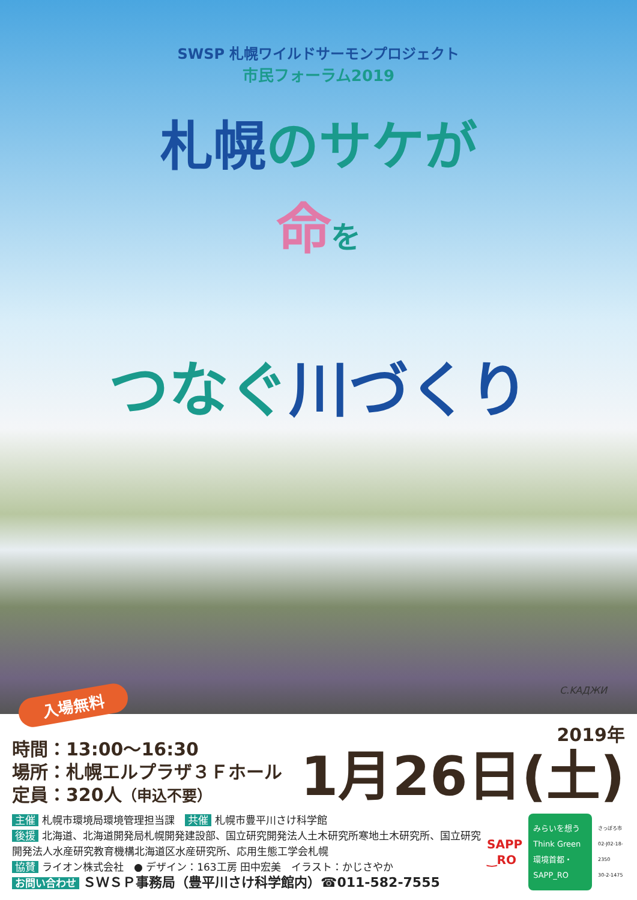SWSP 札幌ワイルドサーモンプロジェクト
市民フォーラム2019
札幌のサケが
命を
つなぐ川づくり
C.KAДЖИ
入場無料
時間：13:00～16:30
場所：札幌エルプラザ３Ｆホール
定員：320人（申込不要）
2019年
1月26日(土)
主催 札幌市環境局環境管理担当課　共催 札幌市豊平川さけ科学館
後援 北海道、北海道開発局札幌開発建設部、国立研究開発法人土木研究所寒地土木研究所、国立研究開発法人水産研究教育機構北海道区水産研究所、応用生態工学会札幌
協賛 ライオン株式会社　● デザイン：163工房 田中宏美　イラスト：かじさやか
お問い合わせ ＳＷＳＰ事務局（豊平川さけ科学館内）☎011-582-7555
SAPP
‿RO
みらいを想う
Think Green
環境首都・SAPP_RO
さっぽろ市
02-J02-18-2350
30-2-1475